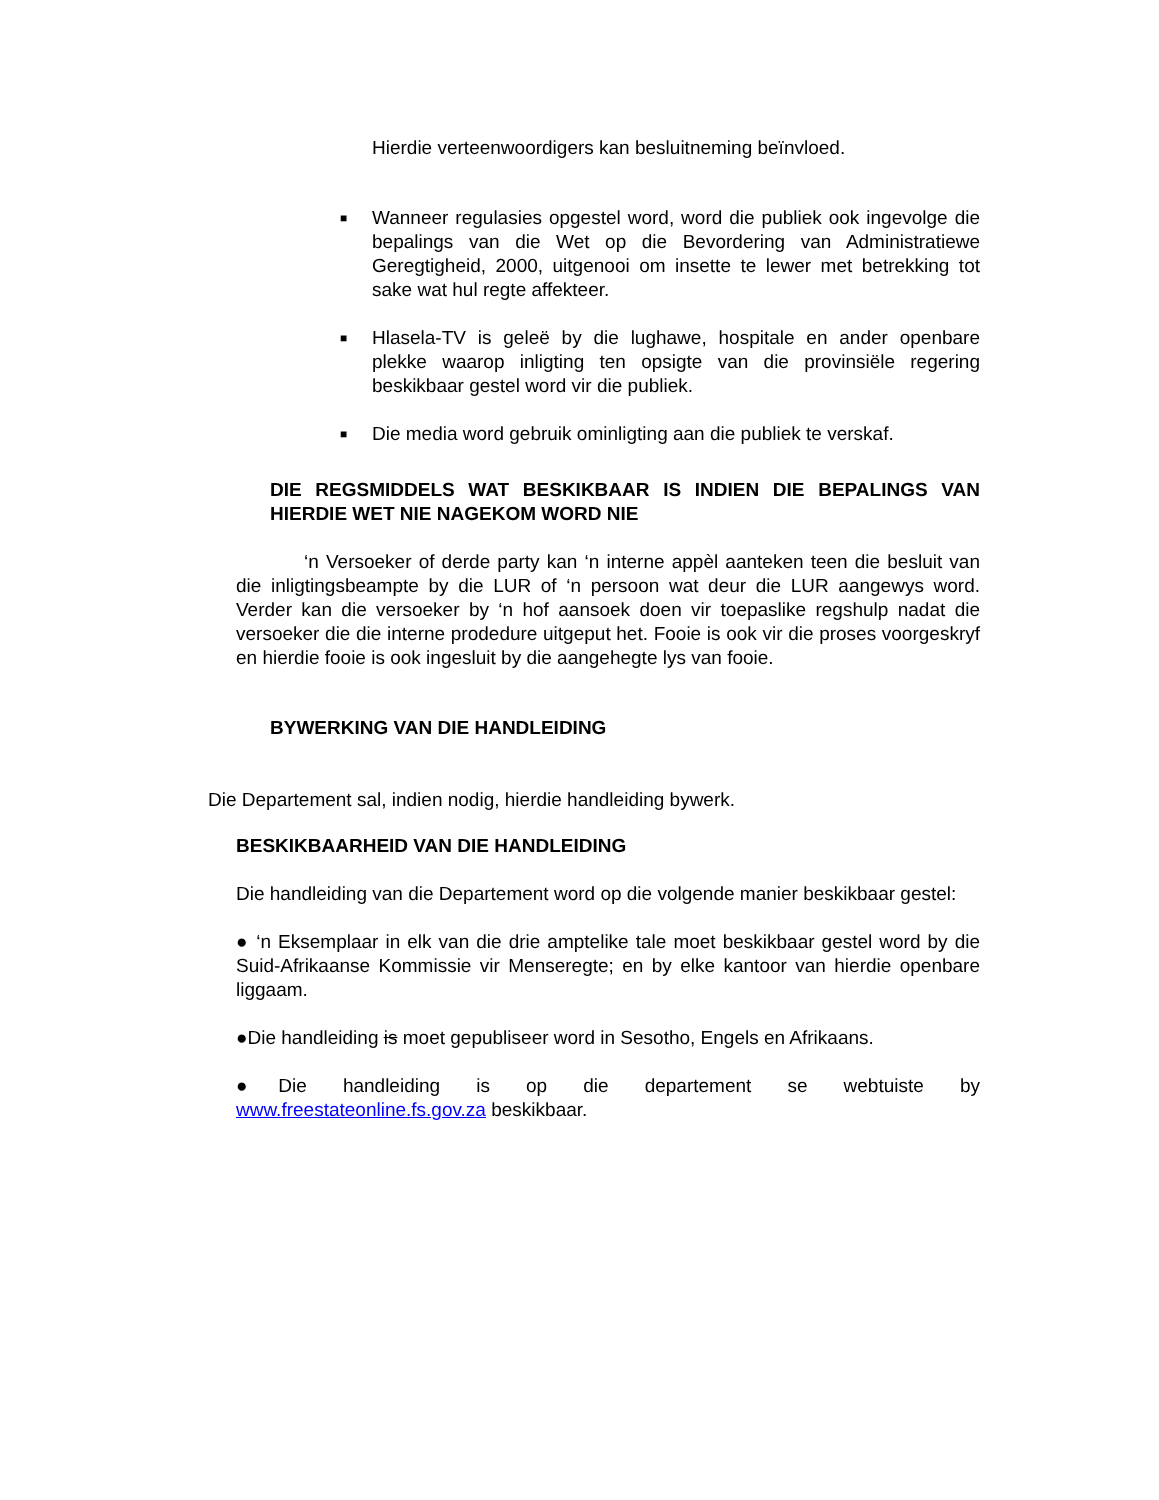Hierdie verteenwoordigers kan besluitneming beïnvloed.
■
Wanneer regulasies opgestel word, word die publiek ook ingevolge die bepalings van die Wet op die Bevordering van Administratiewe Geregtigheid, 2000, uitgenooi om insette te lewer met betrekking tot sake wat hul regte affekteer.
■
Hlasela-TV is geleë by die lughawe, hospitale en ander openbare plekke waarop inligting ten opsigte van die provinsiële regering beskikbaar gestel word vir die publiek.
■
Die media word gebruik ominligting aan die publiek te verskaf.
DIE REGSMIDDELS WAT BESKIKBAAR IS INDIEN DIE BEPALINGS VAN HIERDIE WET NIE NAGEKOM WORD NIE
‘n Versoeker of derde party kan ‘n interne appèl aanteken teen die besluit van die inligtingsbeampte by die LUR of ‘n persoon wat deur die LUR aangewys word. Verder kan die versoeker by ‘n hof aansoek doen vir toepaslike regshulp nadat die versoeker die die interne prodedure uitgeput het. Fooie is ook vir die proses voorgeskryf en hierdie fooie is ook ingesluit by die aangehegte lys van fooie.
BYWERKING VAN DIE HANDLEIDING
Die Departement sal, indien nodig, hierdie handleiding bywerk.
BESKIKBAARHEID VAN DIE HANDLEIDING
Die handleiding van die Departement word op die volgende manier beskikbaar gestel:
● ‘n Eksemplaar in elk van die drie amptelike tale moet beskikbaar gestel word by die Suid-Afrikaanse Kommissie vir Menseregte; en by elke kantoor van hierdie openbare liggaam.
●Die handleiding is moet gepubliseer word in Sesotho, Engels en Afrikaans.
●Die handleiding is op die departement se webtuiste by
www.freestateonline.fs.gov.za beskikbaar.